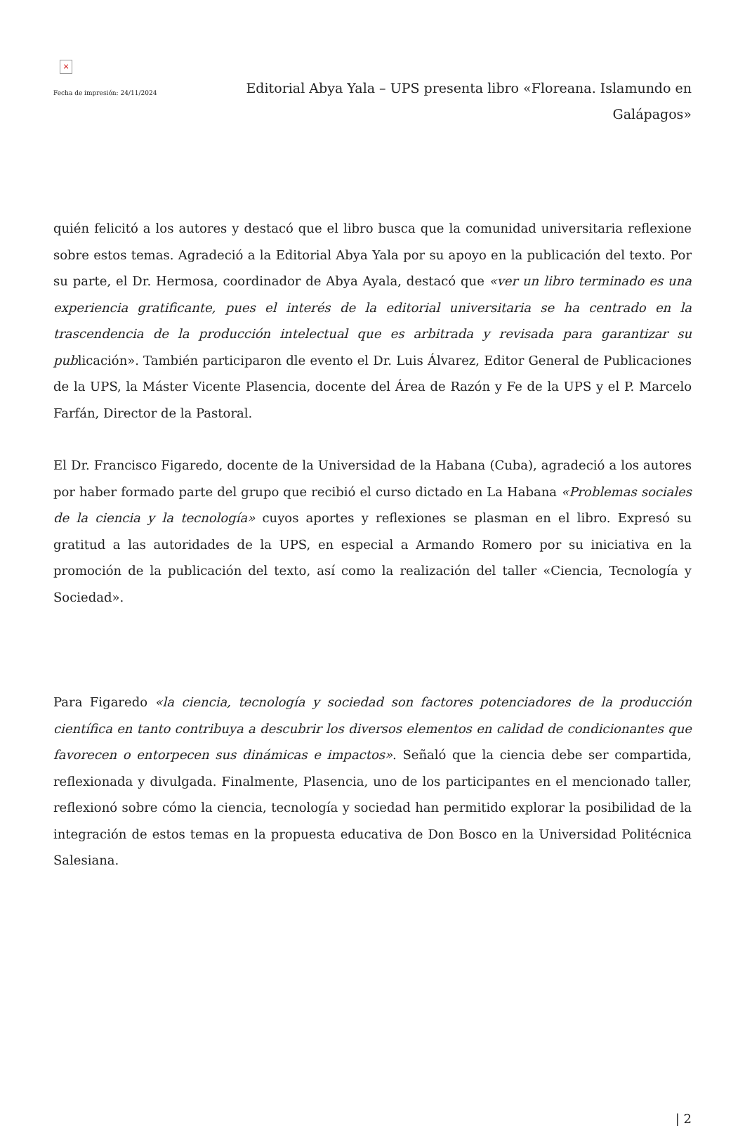×
Fecha de impresión: 24/11/2024
Editorial Abya Yala – UPS presenta libro «Floreana. Islamundo en Galápagos»
quién felicitó a los autores y destacó que el libro busca que la comunidad universitaria reflexione sobre estos temas. Agradeció a la Editorial Abya Yala por su apoyo en la publicación del texto. Por su parte, el Dr. Hermosa, coordinador de Abya Ayala, destacó que «ver un libro terminado es una experiencia gratificante, pues el interés de la editorial universitaria se ha centrado en la trascendencia de la producción intelectual que es arbitrada y revisada para garantizar su publicación». También participaron dle evento el Dr. Luis Álvarez, Editor General de Publicaciones de la UPS, la Máster Vicente Plasencia, docente del Área de Razón y Fe de la UPS y el P. Marcelo Farfán, Director de la Pastoral.
El Dr. Francisco Figaredo, docente de la Universidad de la Habana (Cuba), agradeció a los autores por haber formado parte del grupo que recibió el curso dictado en La Habana «Problemas sociales de la ciencia y la tecnología» cuyos aportes y reflexiones se plasman en el libro. Expresó su gratitud a las autoridades de la UPS, en especial a Armando Romero por su iniciativa en la promoción de la publicación del texto, así como la realización del taller «Ciencia, Tecnología y Sociedad».
Para Figaredo «la ciencia, tecnología y sociedad son factores potenciadores de la producción científica en tanto contribuya a descubrir los diversos elementos en calidad de condicionantes que favorecen o entorpecen sus dinámicas e impactos». Señaló que la ciencia debe ser compartida, reflexionada y divulgada. Finalmente, Plasencia, uno de los participantes en el mencionado taller, reflexionó sobre cómo la ciencia, tecnología y sociedad han permitido explorar la posibilidad de la integración de estos temas en la propuesta educativa de Don Bosco en la Universidad Politécnica Salesiana.
| 2